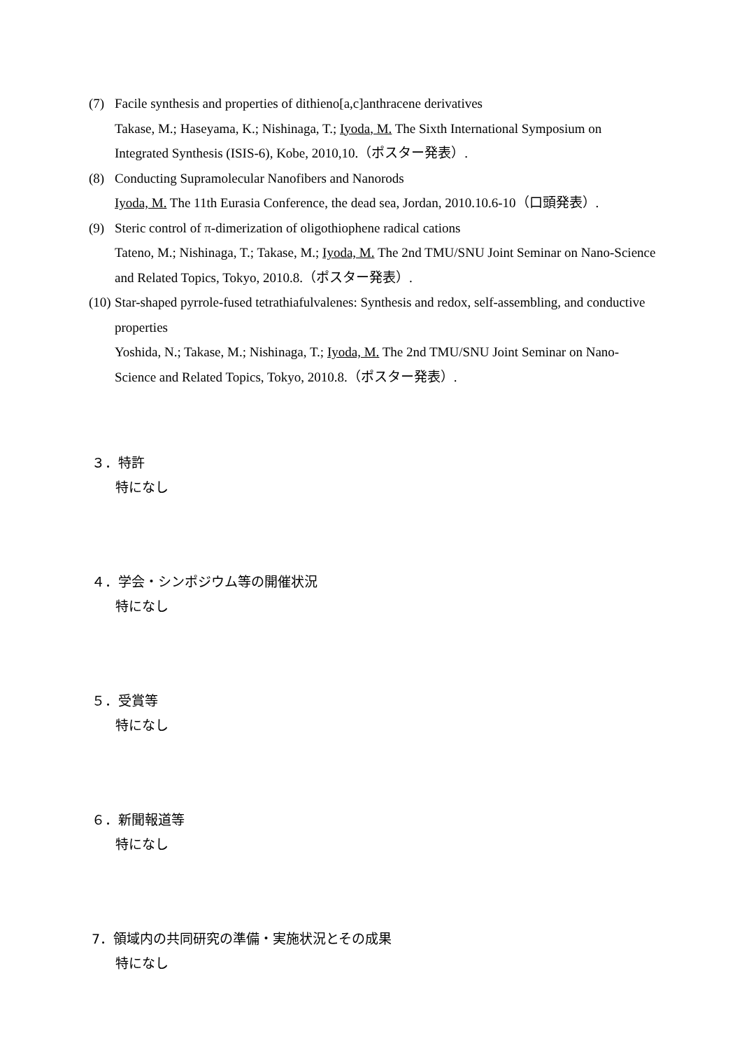(7) Facile synthesis and properties of dithieno[a,c]anthracene derivatives
Takase, M.; Haseyama, K.; Nishinaga, T.; Iyoda, M. The Sixth International Symposium on Integrated Synthesis (ISIS-6), Kobe, 2010,10.（ポスター発表）.
(8) Conducting Supramolecular Nanofibers and Nanorods
Iyoda, M. The 11th Eurasia Conference, the dead sea, Jordan, 2010.10.6-10（口頭発表）.
(9) Steric control of π-dimerization of oligothiophene radical cations
Tateno, M.; Nishinaga, T.; Takase, M.; Iyoda, M. The 2nd TMU/SNU Joint Seminar on Nano-Science and Related Topics, Tokyo, 2010.8.（ポスター発表）.
(10)
Star-shaped pyrrole-fused tetrathiafulvalenes: Synthesis and redox, self-assembling, and conductive properties
Yoshida, N.; Takase, M.; Nishinaga, T.; Iyoda, M. The 2nd TMU/SNU Joint Seminar on Nano-Science and Related Topics, Tokyo, 2010.8.（ポスター発表）.
３．特許
特になし
４．学会・シンポジウム等の開催状況
特になし
５．受賞等
特になし
６．新聞報道等
特になし
7．領域内の共同研究の準備・実施状況とその成果
特になし